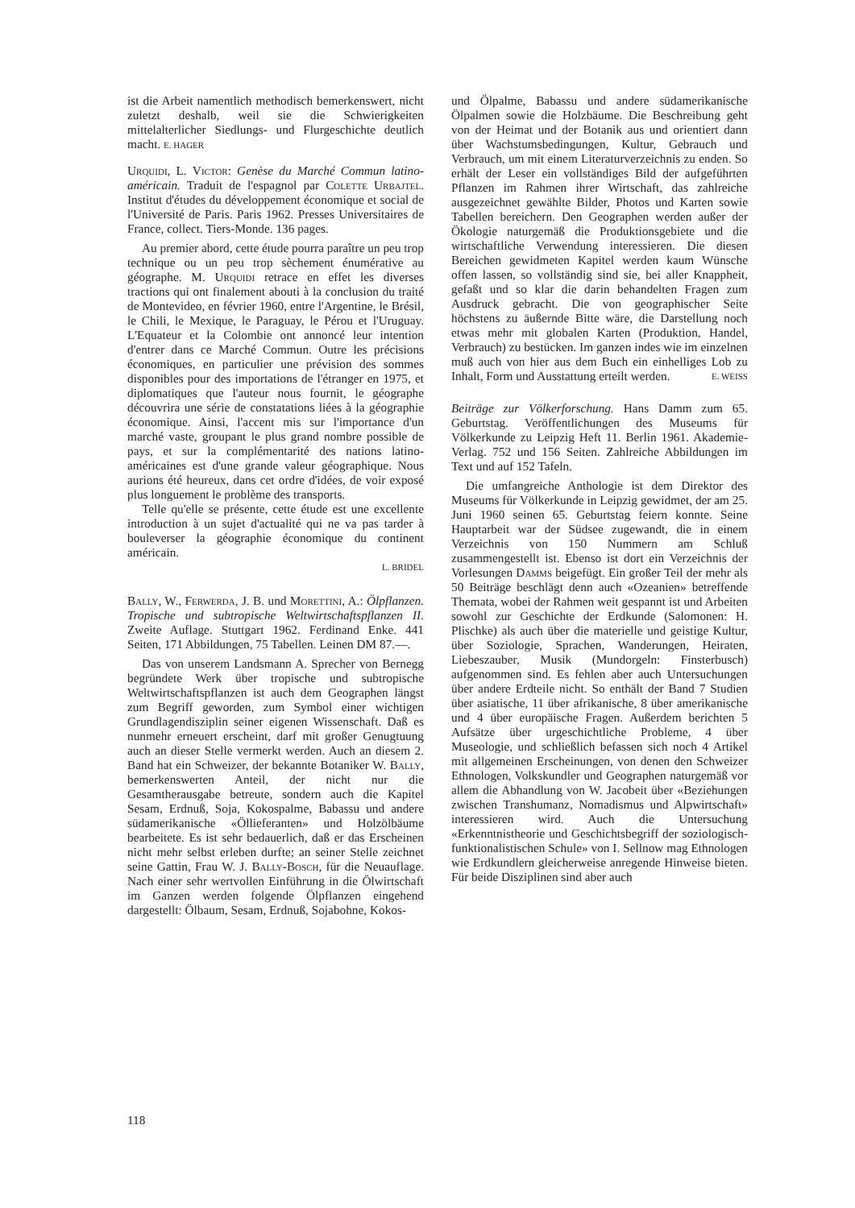ist die Arbeit namentlich methodisch bemerkenswert, nicht zuletzt deshalb, weil sie die Schwierigkeiten mittelalterlicher Siedlungs- und Flurgeschichte deutlich macht. E. HAGER
Urquidi, L. Victor: Genèse du Marché Commun latino-américain. Traduit de l'espagnol par Colette Urbajtel. Institut d'études du développement économique et social de l'Université de Paris. Paris 1962. Presses Universitaires de France, collect. Tiers-Monde. 136 pages.
Au premier abord, cette étude pourra paraître un peu trop technique ou un peu trop sèchement énumérative au géographe. M. Urquidi retrace en effet les diverses tractions qui ont finalement abouti à la conclusion du traité de Montevideo, en février 1960, entre l'Argentine, le Brésil, le Chili, le Mexique, le Paraguay, le Pérou et l'Uruguay. L'Equateur et la Colombie ont annoncé leur intention d'entrer dans ce Marché Commun. Outre les précisions économiques, en particulier une prévision des sommes disponibles pour des importations de l'étranger en 1975, et diplomatiques que l'auteur nous fournit, le géographe découvrira une série de constatations liées à la géographie économique. Ainsi, l'accent mis sur l'importance d'un marché vaste, groupant le plus grand nombre possible de pays, et sur la complémentarité des nations latino-américaines est d'une grande valeur géographique. Nous aurions été heureux, dans cet ordre d'idées, de voir exposé plus longuement le problème des transports.
Telle qu'elle se présente, cette étude est une excellente introduction à un sujet d'actualité qui ne va pas tarder à bouleverser la géographie économique du continent américain.
L. BRIDEL
Bally, W., Ferwerda, J. B. und Morettini, A.: Ölpflanzen. Tropische und subtropische Weltwirtschaftspflanzen II. Zweite Auflage. Stuttgart 1962. Ferdinand Enke. 441 Seiten, 171 Abbildungen, 75 Tabellen. Leinen DM 87.—.
Das von unserem Landsmann A. Sprecher von Bernegg begründete Werk über tropische und subtropische Weltwirtschaftspflanzen ist auch dem Geographen längst zum Begriff geworden, zum Symbol einer wichtigen Grundlagendisziplin seiner eigenen Wissenschaft. Daß es nunmehr erneuert erscheint, darf mit großer Genugtuung auch an dieser Stelle vermerkt werden. Auch an diesem 2. Band hat ein Schweizer, der bekannte Botaniker W. Bally, bemerkenswerten Anteil, der nicht nur die Gesamtherausgabe betreute, sondern auch die Kapitel Sesam, Erdnuß, Soja, Kokospalme, Babassu und andere südamerikanische «Öllieferanten» und Holzölbäume bearbeitete. Es ist sehr bedauerlich, daß er das Erscheinen nicht mehr selbst erleben durfte; an seiner Stelle zeichnet seine Gattin, Frau W. J. Bally-Bosch, für die Neuauflage. Nach einer sehr wertvollen Einführung in die Ölwirtschaft im Ganzen werden folgende Ölpflanzen eingehend dargestellt: Ölbaum, Sesam, Erdnuß, Sojabohne, Kokos-
und Ölpalme, Babassu und andere südamerikanische Ölpalmen sowie die Holzbäume. Die Beschreibung geht von der Heimat und der Botanik aus und orientiert dann über Wachstumsbedingungen, Kultur, Gebrauch und Verbrauch, um mit einem Literaturverzeichnis zu enden. So erhält der Leser ein vollständiges Bild der aufgeführten Pflanzen im Rahmen ihrer Wirtschaft, das zahlreiche ausgezeichnet gewählte Bilder, Photos und Karten sowie Tabellen bereichern. Den Geographen werden außer der Ökologie naturgemäß die Produktionsgebiete und die wirtschaftliche Verwendung interessieren. Die diesen Bereichen gewidmeten Kapitel werden kaum Wünsche offen lassen, so vollständig sind sie, bei aller Knappheit, gefaßt und so klar die darin behandelten Fragen zum Ausdruck gebracht. Die von geographischer Seite höchstens zu äußernde Bitte wäre, die Darstellung noch etwas mehr mit globalen Karten (Produktion, Handel, Verbrauch) zu bestücken. Im ganzen indes wie im einzelnen muß auch von hier aus dem Buch ein einhelliges Lob zu Inhalt, Form und Ausstattung erteilt werden. E. WEISS
Beiträge zur Völkerforschung. Hans Damm zum 65. Geburtstag. Veröffentlichungen des Museums für Völkerkunde zu Leipzig Heft 11. Berlin 1961. Akademie-Verlag. 752 und 156 Seiten. Zahlreiche Abbildungen im Text und auf 152 Tafeln.
Die umfangreiche Anthologie ist dem Direktor des Museums für Völkerkunde in Leipzig gewidmet, der am 25. Juni 1960 seinen 65. Geburtstag feiern konnte. Seine Hauptarbeit war der Südsee zugewandt, die in einem Verzeichnis von 150 Nummern am Schluß zusammengestellt ist. Ebenso ist dort ein Verzeichnis der Vorlesungen Damms beigefügt. Ein großer Teil der mehr als 50 Beiträge beschlägt denn auch «Ozeanien» betreffende Themata, wobei der Rahmen weit gespannt ist und Arbeiten sowohl zur Geschichte der Erdkunde (Salomonen: H. Plischke) als auch über die materielle und geistige Kultur, über Soziologie, Sprachen, Wanderungen, Heiraten, Liebeszauber, Musik (Mundorgeln: Finsterbusch) aufgenommen sind. Es fehlen aber auch Untersuchungen über andere Erdteile nicht. So enthält der Band 7 Studien über asiatische, 11 über afrikanische, 8 über amerikanische und 4 über europäische Fragen. Außerdem berichten 5 Aufsätze über urgeschichtliche Probleme, 4 über Museologie, und schließlich befassen sich noch 4 Artikel mit allgemeinen Erscheinungen, von denen den Schweizer Ethnologen, Volkskundler und Geographen naturgemäß vor allem die Abhandlung von W. Jacobeit über «Beziehungen zwischen Transhumanz, Nomadismus und Alpwirtschaft» interessieren wird. Auch die Untersuchung «Erkenntnistheorie und Geschichtsbegriff der soziologisch-funktionalistischen Schule» von I. Sellnow mag Ethnologen wie Erdkundlern gleicherweise anregende Hinweise bieten. Für beide Disziplinen sind aber auch
118